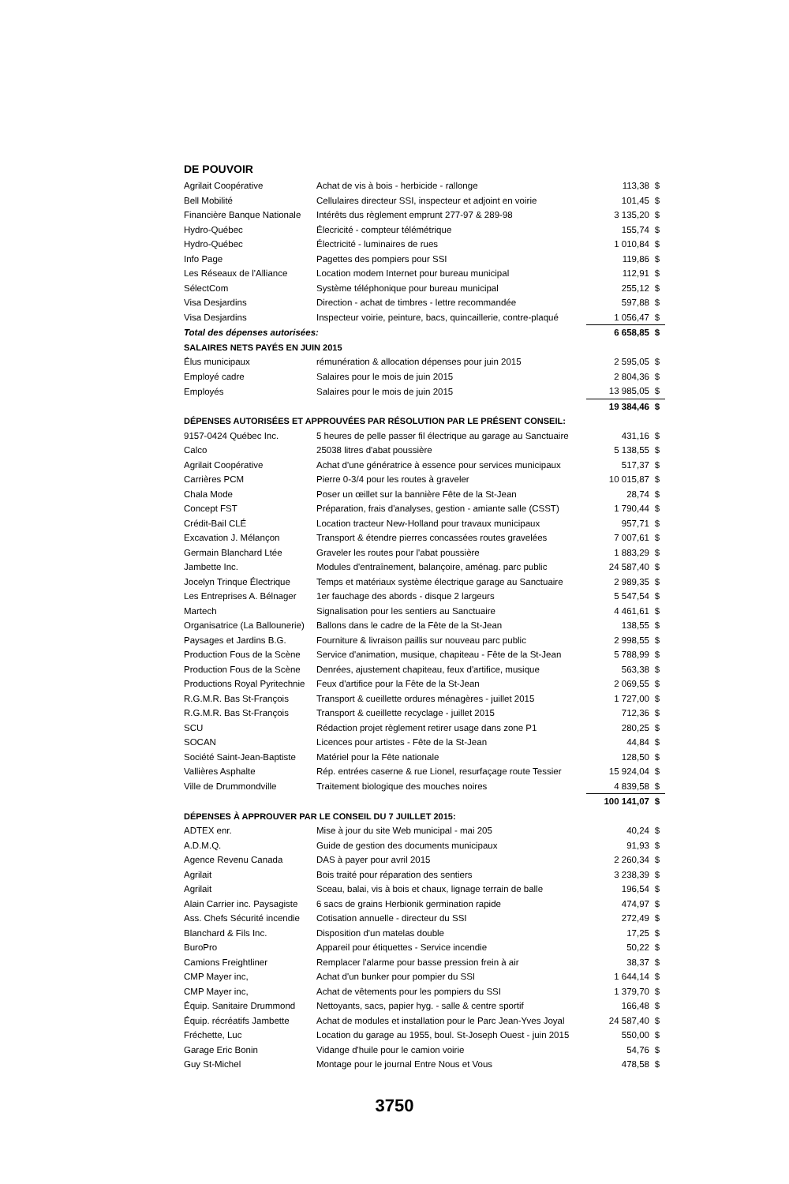DE POUVOIR
| Agrilait Coopérative | Achat de vis à bois - herbicide - rallonge | 113,38 | $ |
| Bell Mobilité | Cellulaires directeur SSI, inspecteur et adjoint en voirie | 101,45 | $ |
| Financière Banque Nationale | Intérêts dus règlement emprunt 277-97 & 289-98 | 3 135,20 | $ |
| Hydro-Québec | Élecricité - compteur télémétrique | 155,74 | $ |
| Hydro-Québec | Électricité - luminaires de rues | 1 010,84 | $ |
| Info Page | Pagettes des pompiers pour SSI | 119,86 | $ |
| Les Réseaux de l'Alliance | Location modem Internet pour bureau municipal | 112,91 | $ |
| SélectCom | Système téléphonique pour bureau municipal | 255,12 | $ |
| Visa Desjardins | Direction - achat de timbres - lettre recommandée | 597,88 | $ |
| Visa Desjardins | Inspecteur voirie, peinture, bacs, quincaillerie, contre-plaqué | 1 056,47 | $ |
| Total des dépenses autorisées: | | 6 658,85 | $ |
| SALAIRES NETS PAYÉS EN JUIN 2015 | | | |
| Élus municipaux | rémunération & allocation dépenses pour juin 2015 | 2 595,05 | $ |
| Employé cadre | Salaires pour le mois de juin 2015 | 2 804,36 | $ |
| Employés | Salaires pour le mois de juin 2015 | 13 985,05 | $ |
| | | 19 384,46 | $ |
| DÉPENSES AUTORISÉES ET APPROUVÉES PAR RÉSOLUTION PAR LE PRÉSENT CONSEIL: | | | |
| 9157-0424 Québec Inc. | 5 heures de pelle passer fil électrique au garage au Sanctuaire | 431,16 | $ |
| Calco | 25038 litres d'abat poussière | 5 138,55 | $ |
| Agrilait Coopérative | Achat d'une génératrice à essence pour services municipaux | 517,37 | $ |
| Carrières PCM | Pierre 0-3/4 pour les routes à graveler | 10 015,87 | $ |
| Chala Mode | Poser un œillet sur la bannière Fête de la St-Jean | 28,74 | $ |
| Concept FST | Préparation, frais d'analyses, gestion - amiante salle (CSST) | 1 790,44 | $ |
| Crédit-Bail CLÉ | Location tracteur New-Holland pour travaux municipaux | 957,71 | $ |
| Excavation J. Mélançon | Transport & étendre pierres concassées routes gravelées | 7 007,61 | $ |
| Germain Blanchard Ltée | Graveler les routes pour l'abat poussière | 1 883,29 | $ |
| Jambette Inc. | Modules d'entraînement, balançoire, aménag. parc public | 24 587,40 | $ |
| Jocelyn Trinque Électrique | Temps et matériaux système électrique garage au Sanctuaire | 2 989,35 | $ |
| Les Entreprises A. Bélnager | 1er fauchage des abords - disque 2 largeurs | 5 547,54 | $ |
| Martech | Signalisation pour les sentiers au Sanctuaire | 4 461,61 | $ |
| Organisatrice (La Ballounerie) | Ballons dans le cadre de la Fête de la St-Jean | 138,55 | $ |
| Paysages et Jardins B.G. | Fourniture & livraison paillis sur nouveau parc public | 2 998,55 | $ |
| Production Fous de la Scène | Service d'animation, musique, chapiteau - Fête de la St-Jean | 5 788,99 | $ |
| Production Fous de la Scène | Denrées, ajustement chapiteau, feux d'artifice, musique | 563,38 | $ |
| Productions Royal Pyritechnie | Feux d'artifice pour la Fête de la St-Jean | 2 069,55 | $ |
| R.G.M.R. Bas St-François | Transport & cueillette ordures ménagères - juillet 2015 | 1 727,00 | $ |
| R.G.M.R. Bas St-François | Transport & cueillette recyclage - juillet 2015 | 712,36 | $ |
| SCU | Rédaction projet règlement retirer usage dans zone P1 | 280,25 | $ |
| SOCAN | Licences pour artistes - Fête de la St-Jean | 44,84 | $ |
| Société Saint-Jean-Baptiste | Matériel pour la Fête nationale | 128,50 | $ |
| Vallières Asphalte | Rép. entrées caserne & rue Lionel, resurfaçage route Tessier | 15 924,04 | $ |
| Ville de Drummondville | Traitement biologique des mouches noires | 4 839,58 | $ |
| | | 100 141,07 | $ |
| DÉPENSES À APPROUVER PAR LE CONSEIL DU 7 JUILLET 2015: | | | |
| ADTEX enr. | Mise à jour du site Web municipal - mai 205 | 40,24 | $ |
| A.D.M.Q. | Guide de gestion des documents municipaux | 91,93 | $ |
| Agence Revenu Canada | DAS à payer pour avril 2015 | 2 260,34 | $ |
| Agrilait | Bois traité pour réparation des sentiers | 3 238,39 | $ |
| Agrilait | Sceau, balai, vis à bois et chaux, lignage terrain de balle | 196,54 | $ |
| Alain Carrier inc. Paysagiste | 6 sacs de grains Herbionik germination rapide | 474,97 | $ |
| Ass. Chefs Sécurité incendie | Cotisation annuelle - directeur du SSI | 272,49 | $ |
| Blanchard & Fils Inc. | Disposition d'un matelas double | 17,25 | $ |
| BuroPro | Appareil pour étiquettes - Service incendie | 50,22 | $ |
| Camions Freightliner | Remplacer l'alarme pour basse pression frein à air | 38,37 | $ |
| CMP Mayer inc, | Achat d'un bunker pour pompier du SSI | 1 644,14 | $ |
| CMP Mayer inc, | Achat de vêtements pour les pompiers du SSI | 1 379,70 | $ |
| Équip. Sanitaire Drummond | Nettoyants, sacs, papier hyg. - salle & centre sportif | 166,48 | $ |
| Équip. récréatifs Jambette | Achat de modules et installation pour le Parc Jean-Yves Joyal | 24 587,40 | $ |
| Fréchette, Luc | Location du garage au 1955, boul. St-Joseph Ouest - juin 2015 | 550,00 | $ |
| Garage Eric Bonin | Vidange d'huile pour le camion voirie | 54,76 | $ |
| Guy St-Michel | Montage pour le journal Entre Nous et Vous | 478,58 | $ |
3750